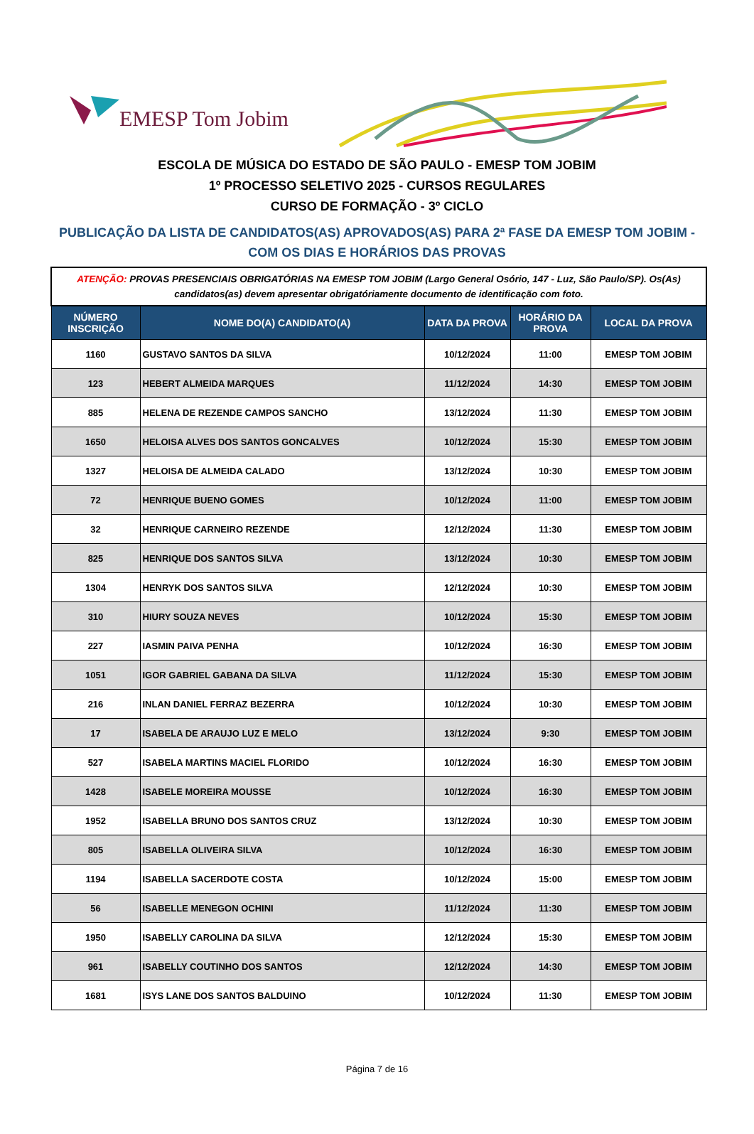EMESP Tom Jobim
ESCOLA DE MÚSICA DO ESTADO DE SÃO PAULO - EMESP TOM JOBIM
1º PROCESSO SELETIVO 2025 - CURSOS REGULARES
CURSO DE FORMAÇÃO - 3º CICLO
PUBLICAÇÃO DA LISTA DE CANDIDATOS(AS) APROVADOS(AS) PARA 2ª FASE DA EMESP TOM JOBIM - COM OS DIAS E HORÁRIOS DAS PROVAS
| ATENÇÃO: PROVAS PRESENCIAIS OBRIGATÓRIAS NA EMESP TOM JOBIM (Largo General Osório, 147 - Luz, São Paulo/SP). Os(As) candidatos(as) devem apresentar obrigatóriamente documento de identificação com foto. | | | | |
| NÚMERO INSCRIÇÃO | NOME DO(A) CANDIDATO(A) | DATA DA PROVA | HORÁRIO DA PROVA | LOCAL DA PROVA |
| 1160 | GUSTAVO SANTOS DA SILVA | 10/12/2024 | 11:00 | EMESP TOM JOBIM |
| 123 | HEBERT ALMEIDA MARQUES | 11/12/2024 | 14:30 | EMESP TOM JOBIM |
| 885 | HELENA DE REZENDE CAMPOS SANCHO | 13/12/2024 | 11:30 | EMESP TOM JOBIM |
| 1650 | HELOISA ALVES DOS SANTOS GONCALVES | 10/12/2024 | 15:30 | EMESP TOM JOBIM |
| 1327 | HELOISA DE ALMEIDA CALADO | 13/12/2024 | 10:30 | EMESP TOM JOBIM |
| 72 | HENRIQUE BUENO GOMES | 10/12/2024 | 11:00 | EMESP TOM JOBIM |
| 32 | HENRIQUE CARNEIRO REZENDE | 12/12/2024 | 11:30 | EMESP TOM JOBIM |
| 825 | HENRIQUE DOS SANTOS SILVA | 13/12/2024 | 10:30 | EMESP TOM JOBIM |
| 1304 | HENRYK DOS SANTOS SILVA | 12/12/2024 | 10:30 | EMESP TOM JOBIM |
| 310 | HIURY SOUZA NEVES | 10/12/2024 | 15:30 | EMESP TOM JOBIM |
| 227 | IASMIN PAIVA PENHA | 10/12/2024 | 16:30 | EMESP TOM JOBIM |
| 1051 | IGOR GABRIEL GABANA DA SILVA | 11/12/2024 | 15:30 | EMESP TOM JOBIM |
| 216 | INLAN DANIEL FERRAZ BEZERRA | 10/12/2024 | 10:30 | EMESP TOM JOBIM |
| 17 | ISABELA DE ARAUJO LUZ E MELO | 13/12/2024 | 9:30 | EMESP TOM JOBIM |
| 527 | ISABELA MARTINS MACIEL FLORIDO | 10/12/2024 | 16:30 | EMESP TOM JOBIM |
| 1428 | ISABELE MOREIRA MOUSSE | 10/12/2024 | 16:30 | EMESP TOM JOBIM |
| 1952 | ISABELLA BRUNO DOS SANTOS CRUZ | 13/12/2024 | 10:30 | EMESP TOM JOBIM |
| 805 | ISABELLA OLIVEIRA SILVA | 10/12/2024 | 16:30 | EMESP TOM JOBIM |
| 1194 | ISABELLA SACERDOTE COSTA | 10/12/2024 | 15:00 | EMESP TOM JOBIM |
| 56 | ISABELLE MENEGON OCHINI | 11/12/2024 | 11:30 | EMESP TOM JOBIM |
| 1950 | ISABELLY CAROLINA DA SILVA | 12/12/2024 | 15:30 | EMESP TOM JOBIM |
| 961 | ISABELLY COUTINHO DOS SANTOS | 12/12/2024 | 14:30 | EMESP TOM JOBIM |
| 1681 | ISYS LANE DOS SANTOS BALDUINO | 10/12/2024 | 11:30 | EMESP TOM JOBIM |
Página 7 de 16